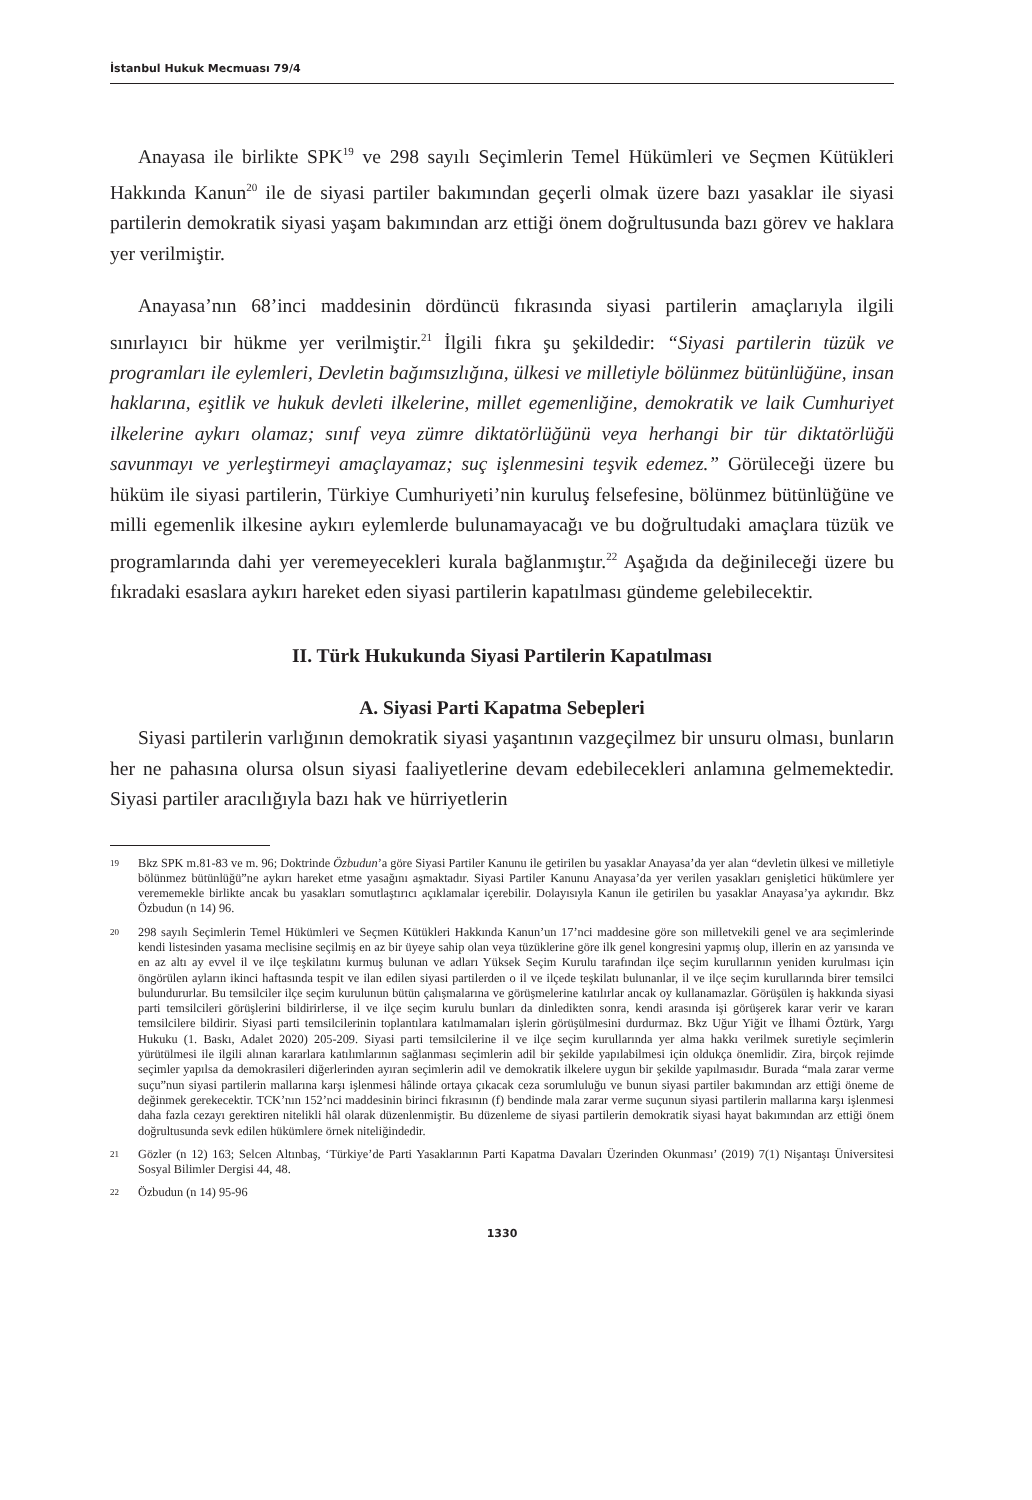İstanbul Hukuk Mecmuası 79/4
Anayasa ile birlikte SPK<sup>19</sup> ve 298 sayılı Seçimlerin Temel Hükümleri ve Seçmen Kütükleri Hakkında Kanun<sup>20</sup> ile de siyasi partiler bakımından geçerli olmak üzere bazı yasaklar ile siyasi partilerin demokratik siyasi yaşam bakımından arz ettiği önem doğrultusunda bazı görev ve haklara yer verilmiştir.
Anayasa’nın 68’inci maddesinin dördüncü fıkrasında siyasi partilerin amaçlarıyla ilgili sınırlayıcı bir hükme yer verilmiştir.<sup>21</sup> İlgili fıkra şu şekildedir: “Siyasi partilerin tüzük ve programları ile eylemleri, Devletin bağımsızlığına, ülkesi ve milletiyle bölünmez bütünlüğüne, insan haklarına, eşitlik ve hukuk devleti ilkelerine, millet egemenliğine, demokratik ve laik Cumhuriyet ilkelerine aykırı olamaz; sınıf veya zümre diktatörlüğünü veya herhangi bir tür diktatörlüğü savunmayı ve yerleştirmeyi amaçlayamaz; suç işlenmesini teşvik edemez.” Görüleceği üzere bu hüküm ile siyasi partilerin, Türkiye Cumhuriyeti’nin kuruluş felsefesine, bölünmez bütünlüğüne ve milli egemenlik ilkesine aykırı eylemlerde bulunamayacağı ve bu doğrultudaki amaçlara tüzük ve programlarında dahi yer veremeyecekleri kurala bağlanmıştır.<sup>22</sup> Aşağıda da değinileceği üzere bu fıkradaki esaslara aykırı hareket eden siyasi partilerin kapatılması gündeme gelebilecektir.
II. Türk Hukukunda Siyasi Partilerin Kapatılması
A. Siyasi Parti Kapatma Sebepleri
Siyasi partilerin varlığının demokratik siyasi yaşantının vazgeçilmez bir unsuru olması, bunların her ne pahasına olursa olsun siyasi faaliyetlerine devam edebilecekleri anlamına gelmemektedir. Siyasi partiler aracılığıyla bazı hak ve hürriyetlerin
19
Bkz SPK m.81-83 ve m. 96; Doktrinde Özbudun’a göre Siyasi Partiler Kanunu ile getirilen bu yasaklar Anayasa’da yer alan “devletin ülkesi ve milletiyle bölünmez bütünlüğü”ne aykırı hareket etme yasağını aşmaktadır. Siyasi Partiler Kanunu Anayasa’da yer verilen yasakları genişletici hükümlere yer verememekle birlikte ancak bu yasakları somutlaştırıcı açıklamalar içerebilir. Dolayısıyla Kanun ile getirilen bu yasaklar Anayasa’ya aykırıdır. Bkz Özbudun (n 14) 96.
20
298 sayılı Seçimlerin Temel Hükümleri ve Seçmen Kütükleri Hakkında Kanun’un 17’nci maddesine göre son milletvekili genel ve ara seçimlerinde kendi listesinden yasama meclisine seçilmiş en az bir üyeye sahip olan veya tüzüklerine göre ilk genel kongresini yapmış olup, illerin en az yarısında ve en az altı ay evvel il ve ilçe teşkilatını kurmuş bulunan ve adları Yüksek Seçim Kurulu tarafından ilçe seçim kurullarının yeniden kurulması için öngörülen ayların ikinci haftasında tespit ve ilan edilen siyasi partilerden o il ve ilçede teşkilatı bulunanlar, il ve ilçe seçim kurullarında birer temsilci bulundururlar. Bu temsilciler ilçe seçim kurulunun bütün çalışmalarına ve görüşmelerine katılırlar ancak oy kullanamazlar. Görüşülen iş hakkında siyasi parti temsilcileri görüşlerini bildirirlerse, il ve ilçe seçim kurulu bunları da dinledikten sonra, kendi arasında işi görüşerek karar verir ve kararı temsilcilere bildirir. Siyasi parti temsilcilerinin toplantılara katılmamaları işlerin görüşülmesini durdurmaz. Bkz Uğur Yiğit ve İlhami Öztürk, Yargı Hukuku (1. Baskı, Adalet 2020) 205-209. Siyasi parti temsilcilerine il ve ilçe seçim kurullarında yer alma hakkı verilmek suretiyle seçimlerin yürütülmesi ile ilgili alınan kararlara katılımlarının sağlanması seçimlerin adil bir şekilde yapılabilmesi için oldukça önemlidir. Zira, birçok rejimde seçimler yapılsa da demokrasileri diğerlerinden ayıran seçimlerin adil ve demokratik ilkelere uygun bir şekilde yapılmasıdır. Burada “mala zarar verme suçu”nun siyasi partilerin mallarına karşı işlenmesi hâlinde ortaya çıkacak ceza sorumluluğu ve bunun siyasi partiler bakımından arz ettiği öneme de değinmek gerekecektir. TCK’nın 152’nci maddesinin birinci fıkrasının (f) bendinde mala zarar verme suçunun siyasi partilerin mallarına karşı işlenmesi daha fazla cezayı gerektiren nitelikli hâl olarak düzenlenmiştir. Bu düzenleme de siyasi partilerin demokratik siyasi hayat bakımından arz ettiği önem doğrultusunda sevk edilen hükümlere örnek niteliğindedir.
21
Gözler (n 12) 163; Selcen Altınbaş, ‘Türkiye’de Parti Yasaklarının Parti Kapatma Davaları Üzerinden Okunması’ (2019) 7(1) Nişantaşı Üniversitesi Sosyal Bilimler Dergisi 44, 48.
22
Özbudun (n 14) 95-96
1330